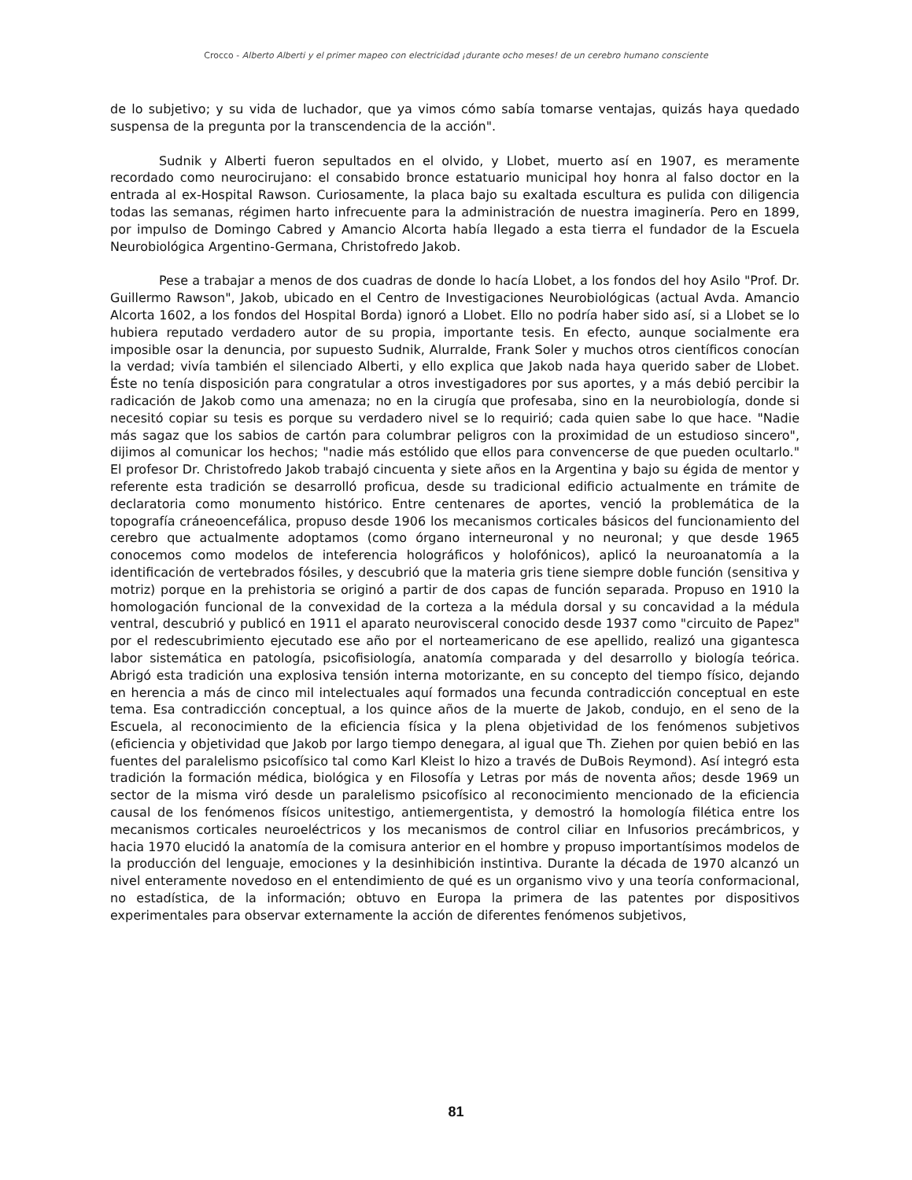Crocco - Alberto Alberti y el primer mapeo con electricidad ¡durante ocho meses! de un cerebro humano consciente
de lo subjetivo; y su vida de luchador, que ya vimos cómo sabía tomarse ventajas, quizás haya quedado suspensa de la pregunta por la transcendencia de la acción".
Sudnik y Alberti fueron sepultados en el olvido, y Llobet, muerto así en 1907, es meramente recordado como neurocirujano: el consabido bronce estatuario municipal hoy honra al falso doctor en la entrada al ex-Hospital Rawson. Curiosamente, la placa bajo su exaltada escultura es pulida con diligencia todas las semanas, régimen harto infrecuente para la administración de nuestra imaginería. Pero en 1899, por impulso de Domingo Cabred y Amancio Alcorta había llegado a esta tierra el fundador de la Escuela Neurobiológica Argentino-Germana, Christofredo Jakob.
Pese a trabajar a menos de dos cuadras de donde lo hacía Llobet, a los fondos del hoy Asilo "Prof. Dr. Guillermo Rawson", Jakob, ubicado en el Centro de Investigaciones Neurobiológicas (actual Avda. Amancio Alcorta 1602, a los fondos del Hospital Borda) ignoró a Llobet. Ello no podría haber sido así, si a Llobet se lo hubiera reputado verdadero autor de su propia, importante tesis. En efecto, aunque socialmente era imposible osar la denuncia, por supuesto Sudnik, Alurralde, Frank Soler y muchos otros científicos conocían la verdad; vivía también el silenciado Alberti, y ello explica que Jakob nada haya querido saber de Llobet. Éste no tenía disposición para congratular a otros investigadores por sus aportes, y a más debió percibir la radicación de Jakob como una amenaza; no en la cirugía que profesaba, sino en la neurobiología, donde si necesitó copiar su tesis es porque su verdadero nivel se lo requirió; cada quien sabe lo que hace. "Nadie más sagaz que los sabios de cartón para columbrar peligros con la proximidad de un estudioso sincero", dijimos al comunicar los hechos; "nadie más estólido que ellos para convencerse de que pueden ocultarlo." El profesor Dr. Christofredo Jakob trabajó cincuenta y siete años en la Argentina y bajo su égida de mentor y referente esta tradición se desarrolló proficua, desde su tradicional edificio actualmente en trámite de declaratoria como monumento histórico. Entre centenares de aportes, venció la problemática de la topografía cráneoencefálica, propuso desde 1906 los mecanismos corticales básicos del funcionamiento del cerebro que actualmente adoptamos (como órgano interneuronal y no neuronal; y que desde 1965 conocemos como modelos de inteferencia holográficos y holofónicos), aplicó la neuroanatomía a la identificación de vertebrados fósiles, y descubrió que la materia gris tiene siempre doble función (sensitiva y motriz) porque en la prehistoria se originó a partir de dos capas de función separada. Propuso en 1910 la homologación funcional de la convexidad de la corteza a la médula dorsal y su concavidad a la médula ventral, descubrió y publicó en 1911 el aparato neurovisceral conocido desde 1937 como "circuito de Papez" por el redescubrimiento ejecutado ese año por el norteamericano de ese apellido, realizó una gigantesca labor sistemática en patología, psicofisiología, anatomía comparada y del desarrollo y biología teórica. Abrigó esta tradición una explosiva tensión interna motorizante, en su concepto del tiempo físico, dejando en herencia a más de cinco mil intelectuales aquí formados una fecunda contradicción conceptual en este tema. Esa contradicción conceptual, a los quince años de la muerte de Jakob, condujo, en el seno de la Escuela, al reconocimiento de la eficiencia física y la plena objetividad de los fenómenos subjetivos (eficiencia y objetividad que Jakob por largo tiempo denegara, al igual que Th. Ziehen por quien bebió en las fuentes del paralelismo psicofísico tal como Karl Kleist lo hizo a través de DuBois Reymond). Así integró esta tradición la formación médica, biológica y en Filosofía y Letras por más de noventa años; desde 1969 un sector de la misma viró desde un paralelismo psicofísico al reconocimiento mencionado de la eficiencia causal de los fenómenos físicos unitestigo, antiemergentista, y demostró la homología filética entre los mecanismos corticales neuroeléctricos y los mecanismos de control ciliar en Infusorios precámbricos, y hacia 1970 elucidó la anatomía de la comisura anterior en el hombre y propuso importantísimos modelos de la producción del lenguaje, emociones y la desinhibición instintiva. Durante la década de 1970 alcanzó un nivel enteramente novedoso en el entendimiento de qué es un organismo vivo y una teoría conformacional, no estadística, de la información; obtuvo en Europa la primera de las patentes por dispositivos experimentales para observar externamente la acción de diferentes fenómenos subjetivos,
81